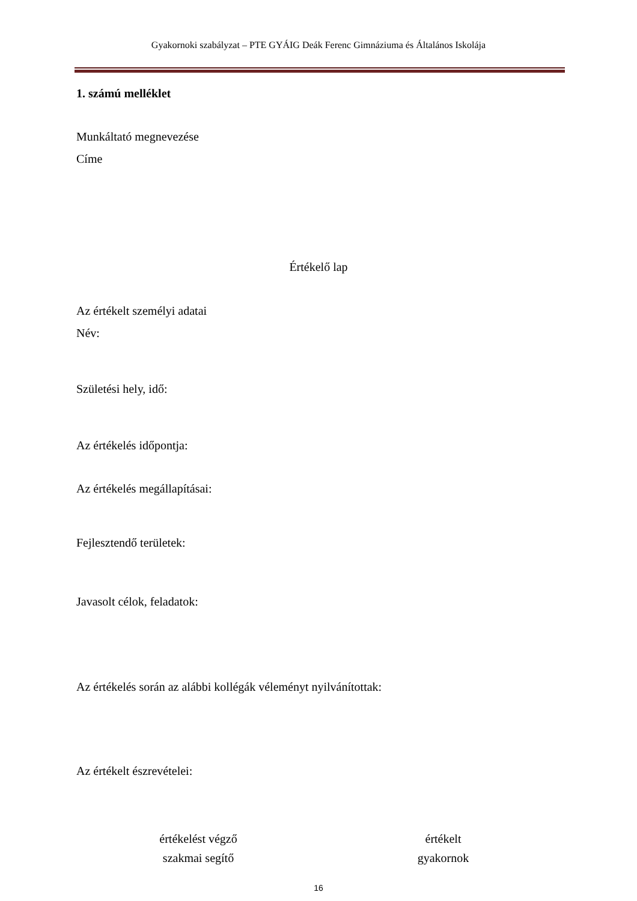Gyakornoki szabályzat – PTE GYÁIG Deák Ferenc Gimnáziuma és Általános Iskolája
1. számú melléklet
Munkáltató megnevezése
Címe
Értékelő lap
Az értékelt személyi adatai
Név:
Születési hely, idő:
Az értékelés időpontja:
Az értékelés megállapításai:
Fejlesztendő területek:
Javasolt célok, feladatok:
Az értékelés során az alábbi kollégák véleményt nyilvánítottak:
Az értékelt észrevételei:
értékelést végző
szakmai segítő
értékelt
gyakornok
16